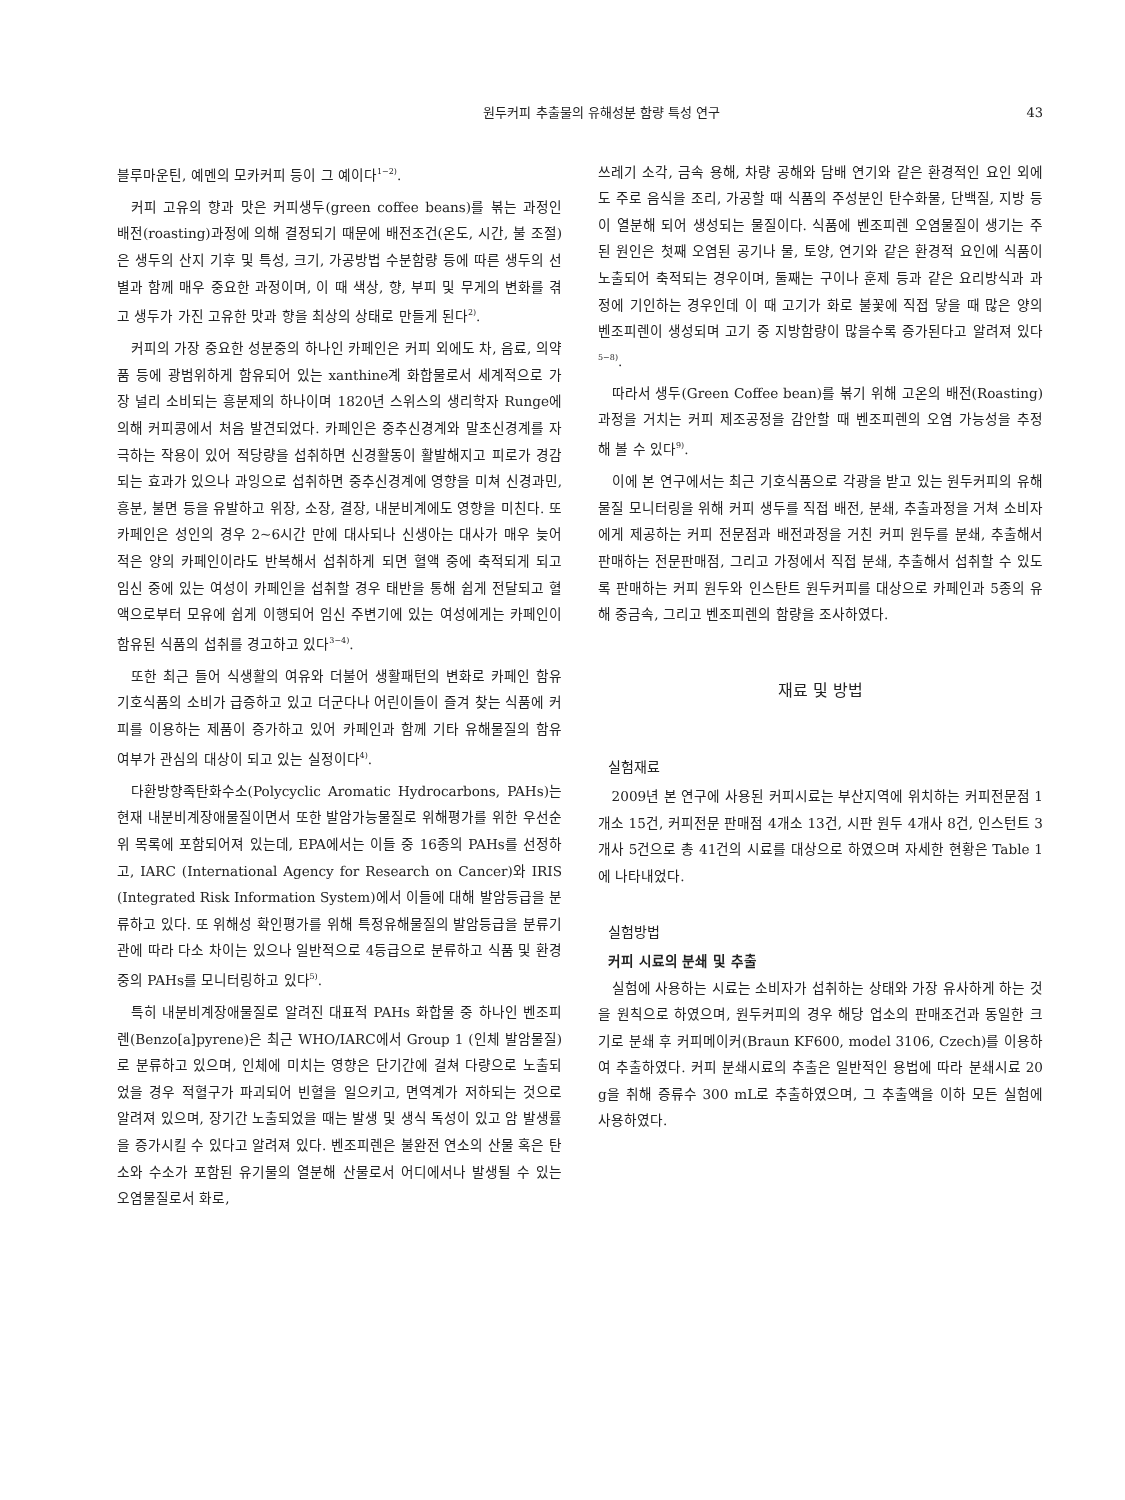원두커피 추출물의 유해성분 함량 특성 연구 43
블루마운틴, 예멘의 모카커피 등이 그 예이다<sup>1−2)</sup>.
커피 고유의 향과 맛은 커피생두(green coffee beans)를 볶는 과정인 배전(roasting)과정에 의해 결정되기 때문에 배전조건(온도, 시간, 불 조절)은 생두의 산지 기후 및 특성, 크기, 가공방법 수분함량 등에 따른 생두의 선별과 함께 매우 중요한 과정이며, 이 때 색상, 향, 부피 및 무게의 변화를 겪고 생두가 가진 고유한 맛과 향을 최상의 상태로 만들게 된다<sup>2)</sup>.
커피의 가장 중요한 성분중의 하나인 카페인은 커피 외에도 차, 음료, 의약품 등에 광범위하게 함유되어 있는 xanthine계 화합물로서 세계적으로 가장 널리 소비되는 흥분제의 하나이며 1820년 스위스의 생리학자 Runge에 의해 커피콩에서 처음 발견되었다. 카페인은 중추신경계와 말초신경계를 자극하는 작용이 있어 적당량을 섭취하면 신경활동이 활발해지고 피로가 경감되는 효과가 있으나 과잉으로 섭취하면 중추신경계에 영향을 미쳐 신경과민, 흥분, 불면 등을 유발하고 위장, 소장, 결장, 내분비계에도 영향을 미친다. 또 카페인은 성인의 경우 2~6시간 만에 대사되나 신생아는 대사가 매우 늦어 적은 양의 카페인이라도 반복해서 섭취하게 되면 혈액 중에 축적되게 되고 임신 중에 있는 여성이 카페인을 섭취할 경우 태반을 통해 쉽게 전달되고 혈액으로부터 모유에 쉽게 이행되어 임신 주변기에 있는 여성에게는 카페인이 함유된 식품의 섭취를 경고하고 있다<sup>3−4)</sup>.
또한 최근 들어 식생활의 여유와 더불어 생활패턴의 변화로 카페인 함유 기호식품의 소비가 급증하고 있고 더군다나 어린이들이 즐겨 찾는 식품에 커피를 이용하는 제품이 증가하고 있어 카페인과 함께 기타 유해물질의 함유 여부가 관심의 대상이 되고 있는 실정이다<sup>4)</sup>.
다환방향족탄화수소(Polycyclic Aromatic Hydrocarbons, PAHs)는 현재 내분비계장애물질이면서 또한 발암가능물질로 위해평가를 위한 우선순위 목록에 포함되어져 있는데, EPA에서는 이들 중 16종의 PAHs를 선정하고, IARC (International Agency for Research on Cancer)와 IRIS (Integrated Risk Information System)에서 이들에 대해 발암등급을 분류하고 있다. 또 위해성 확인평가를 위해 특정유해물질의 발암등급을 분류기관에 따라 다소 차이는 있으나 일반적으로 4등급으로 분류하고 식품 및 환경중의 PAHs를 모니터링하고 있다<sup>5)</sup>.
특히 내분비계장애물질로 알려진 대표적 PAHs 화합물 중 하나인 벤조피렌(Benzo[a]pyrene)은 최근 WHO/IARC에서 Group 1 (인체 발암물질)로 분류하고 있으며, 인체에 미치는 영향은 단기간에 걸쳐 다량으로 노출되었을 경우 적혈구가 파괴되어 빈혈을 일으키고, 면역계가 저하되는 것으로 알려져 있으며, 장기간 노출되었을 때는 발생 및 생식 독성이 있고 암 발생률을 증가시킬 수 있다고 알려져 있다. 벤조피렌은 불완전 연소의 산물 혹은 탄소와 수소가 포함된 유기물의 열분해 산물로서 어디에서나 발생될 수 있는 오염물질로서 화로,
쓰레기 소각, 금속 용해, 차량 공해와 담배 연기와 같은 환경적인 요인 외에도 주로 음식을 조리, 가공할 때 식품의 주성분인 탄수화물, 단백질, 지방 등이 열분해 되어 생성되는 물질이다. 식품에 벤조피렌 오염물질이 생기는 주된 원인은 첫째 오염된 공기나 물, 토양, 연기와 같은 환경적 요인에 식품이 노출되어 축적되는 경우이며, 둘째는 구이나 훈제 등과 같은 요리방식과 과정에 기인하는 경우인데 이 때 고기가 화로 불꽃에 직접 닿을 때 많은 양의 벤조피렌이 생성되며 고기 중 지방함량이 많을수록 증가된다고 알려져 있다<sup>5−8)</sup>.
따라서 생두(Green Coffee bean)를 볶기 위해 고온의 배전(Roasting)과정을 거치는 커피 제조공정을 감안할 때 벤조피렌의 오염 가능성을 추정 해 볼 수 있다<sup>9)</sup>.
이에 본 연구에서는 최근 기호식품으로 각광을 받고 있는 원두커피의 유해물질 모니터링을 위해 커피 생두를 직접 배전, 분쇄, 추출과정을 거쳐 소비자에게 제공하는 커피 전문점과 배전과정을 거친 커피 원두를 분쇄, 추출해서 판매하는 전문판매점, 그리고 가정에서 직접 분쇄, 추출해서 섭취할 수 있도록 판매하는 커피 원두와 인스탄트 원두커피를 대상으로 카페인과 5종의 유해 중금속, 그리고 벤조피렌의 함량을 조사하였다.
재료 및 방법
실험재료
2009년 본 연구에 사용된 커피시료는 부산지역에 위치하는 커피전문점 1개소 15건, 커피전문 판매점 4개소 13건, 시판 원두 4개사 8건, 인스턴트 3개사 5건으로 총 41건의 시료를 대상으로 하였으며 자세한 현황은 Table 1에 나타내었다.
실험방법
커피 시료의 분쇄 및 추출
실험에 사용하는 시료는 소비자가 섭취하는 상태와 가장 유사하게 하는 것을 원칙으로 하였으며, 원두커피의 경우 해당 업소의 판매조건과 동일한 크기로 분쇄 후 커피메이커(Braun KF600, model 3106, Czech)를 이용하여 추출하였다. 커피 분쇄시료의 추출은 일반적인 용법에 따라 분쇄시료 20 g을 취해 증류수 300 mL로 추출하였으며, 그 추출액을 이하 모든 실험에 사용하였다.